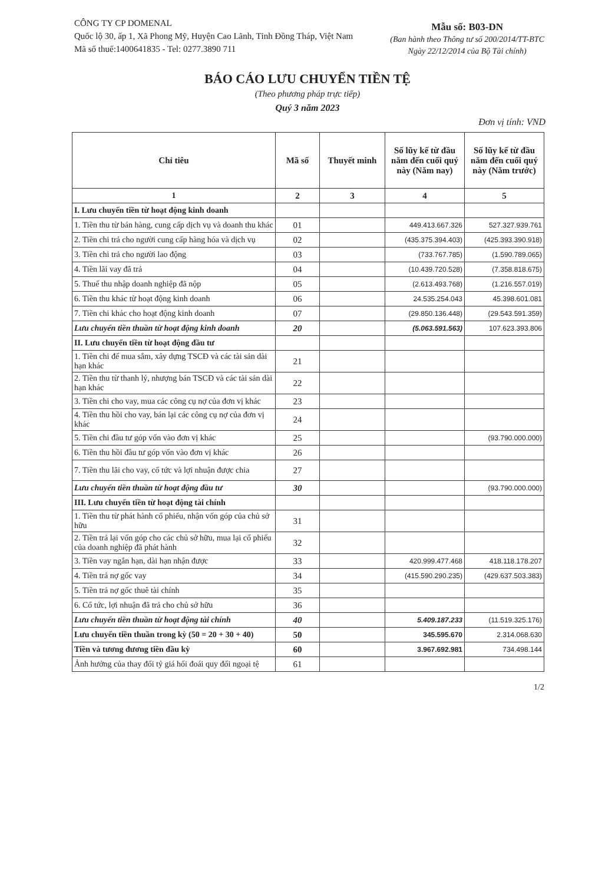CÔNG TY CP DOMENAL
Quốc lộ 30, ấp 1, Xã Phong Mỹ, Huyện Cao Lãnh, Tỉnh Đồng Tháp, Việt Nam
Mã số thuế:1400641835 - Tel: 0277.3890 711
Mẫu số: B03-DN
(Ban hành theo Thông tư số 200/2014/TT-BTC
Ngày 22/12/2014 của Bộ Tài chính)
BÁO CÁO LƯU CHUYỂN TIỀN TỆ
(Theo phương pháp trực tiếp)
Quý 3 năm 2023
Đơn vị tính: VND
| Chỉ tiêu | Mã số | Thuyết minh | Số lũy kế từ đầu năm đến cuối quý này (Năm nay) | Số lũy kế từ đầu năm đến cuối quý này (Năm trước) |
| --- | --- | --- | --- | --- |
| 1 | 2 | 3 | 4 | 5 |
| I. Lưu chuyển tiền từ hoạt động kinh doanh | | | | |
| 1. Tiền thu từ bán hàng, cung cấp dịch vụ và doanh thu khác | 01 | | 449.413.667.326 | 527.327.939.761 |
| 2. Tiền chi trả cho người cung cấp hàng hóa và dịch vụ | 02 | | (435.375.394.403) | (425.393.390.918) |
| 3. Tiền chi trả cho người lao động | 03 | | (733.767.785) | (1.590.789.065) |
| 4. Tiền lãi vay đã trả | 04 | | (10.439.720.528) | (7.358.818.675) |
| 5. Thuế thu nhập doanh nghiệp đã nộp | 05 | | (2.613.493.768) | (1.216.557.019) |
| 6. Tiền thu khác từ hoạt động kinh doanh | 06 | | 24.535.254.043 | 45.398.601.081 |
| 7. Tiền chi khác cho hoạt động kinh doanh | 07 | | (29.850.136.448) | (29.543.591.359) |
| Lưu chuyển tiền thuần từ hoạt động kinh doanh | 20 | | (5.063.591.563) | 107.623.393.806 |
| II. Lưu chuyển tiền từ hoạt động đầu tư | | | | |
| 1. Tiền chi để mua sắm, xây dựng TSCĐ và các tài sản dài hạn khác | 21 | | | |
| 2. Tiền thu từ thanh lý, nhượng bán TSCĐ và các tài sản dài hạn khác | 22 | | | |
| 3. Tiền chi cho vay, mua các công cụ nợ của đơn vị khác | 23 | | | |
| 4. Tiền thu hồi cho vay, bán lại các công cụ nợ của đơn vị khác | 24 | | | |
| 5. Tiền chi đầu tư góp vốn vào đơn vị khác | 25 | | | (93.790.000.000) |
| 6. Tiền thu hồi đầu tư góp vốn vào đơn vị khác | 26 | | | |
| 7. Tiền thu lãi cho vay, cổ tức và lợi nhuận được chia | 27 | | | |
| Lưu chuyển tiền thuần từ hoạt động đầu tư | 30 | | | (93.790.000.000) |
| III. Lưu chuyển tiền từ hoạt động tài chính | | | | |
| 1. Tiền thu từ phát hành cổ phiếu, nhận vốn góp của chủ sở hữu | 31 | | | |
| 2. Tiền trả lại vốn góp cho các chủ sở hữu, mua lại cổ phiếu của doanh nghiệp đã phát hành | 32 | | | |
| 3. Tiền vay ngắn hạn, dài hạn nhận được | 33 | | 420.999.477.468 | 418.118.178.207 |
| 4. Tiền trả nợ gốc vay | 34 | | (415.590.290.235) | (429.637.503.383) |
| 5. Tiền trả nợ gốc thuê tài chính | 35 | | | |
| 6. Cổ tức, lợi nhuận đã trả cho chủ sở hữu | 36 | | | |
| Lưu chuyển tiền thuần từ hoạt động tài chính | 40 | | 5.409.187.233 | (11.519.325.176) |
| Lưu chuyển tiền thuần trong kỳ (50 = 20 + 30 + 40) | 50 | | 345.595.670 | 2.314.068.630 |
| Tiền và tương đương tiền đầu kỳ | 60 | | 3.967.692.981 | 734.498.144 |
| Ảnh hưởng của thay đổi tỷ giá hối đoái quy đổi ngoại tệ | 61 | | | |
1/2